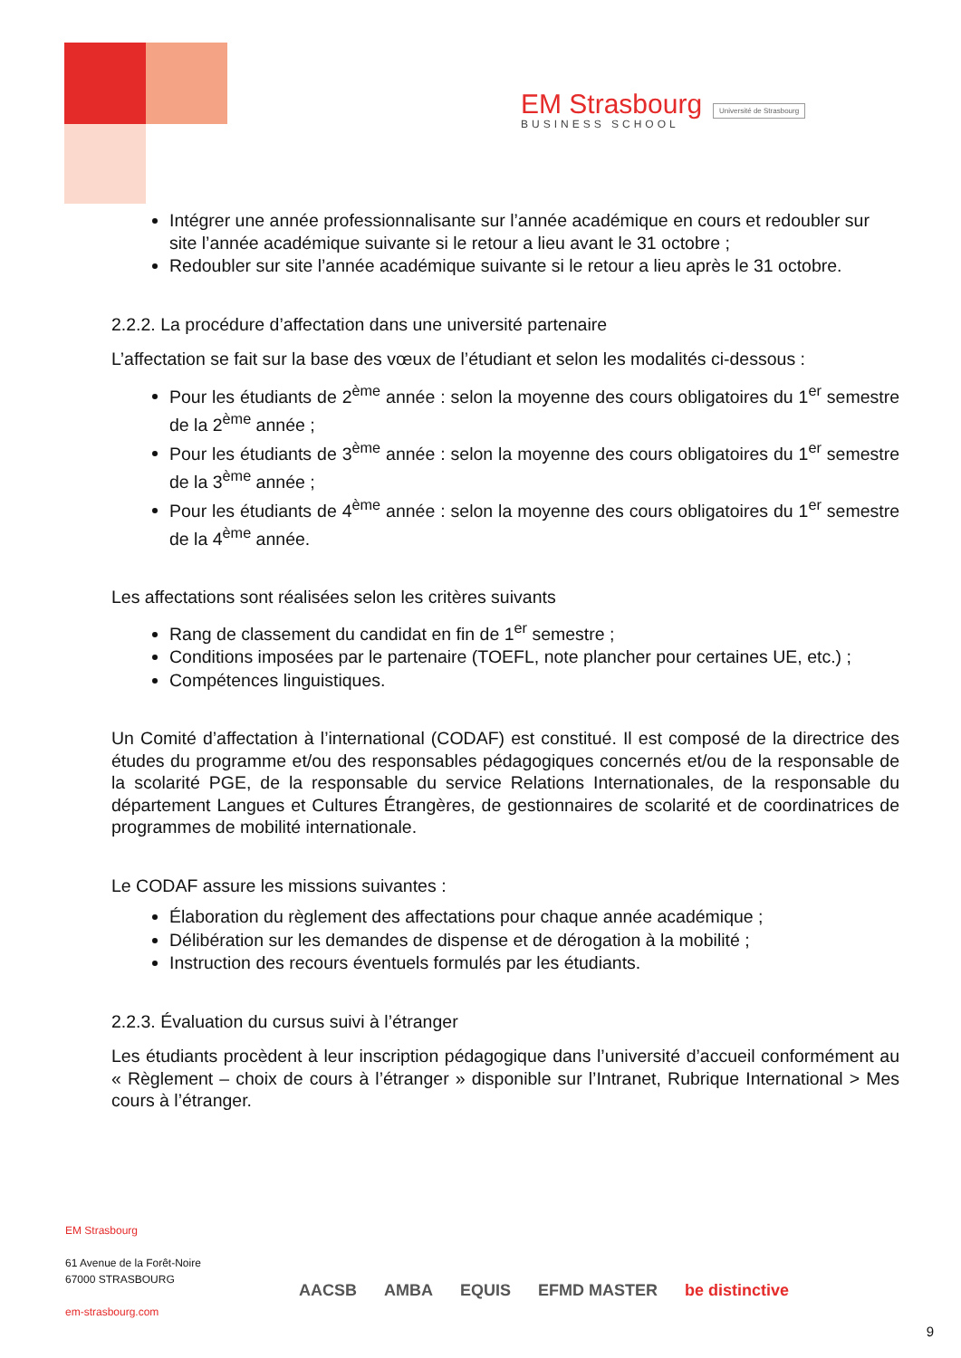EM Strasbourg
BUSINESS SCHOOL
Université de Strasbourg
Intégrer une année professionnalisante sur l’année académique en cours et redoubler sur site l’année académique suivante si le retour a lieu avant le 31 octobre ;
Redoubler sur site l’année académique suivante si le retour a lieu après le 31 octobre.
2.2.2. La procédure d’affectation dans une université partenaire
L’affectation se fait sur la base des vœux de l’étudiant et selon les modalités ci-dessous :
Pour les étudiants de 2<sup>ème</sup> année : selon la moyenne des cours obligatoires du 1<sup>er</sup> semestre de la 2<sup>ème</sup> année ;
Pour les étudiants de 3<sup>ème</sup> année : selon la moyenne des cours obligatoires du 1<sup>er</sup> semestre de la 3<sup>ème</sup> année ;
Pour les étudiants de 4<sup>ème</sup> année : selon la moyenne des cours obligatoires du 1<sup>er</sup> semestre de la 4<sup>ème</sup> année.
Les affectations sont réalisées selon les critères suivants
Rang de classement du candidat en fin de 1<sup>er</sup> semestre ;
Conditions imposées par le partenaire (TOEFL, note plancher pour certaines UE, etc.) ;
Compétences linguistiques.
Un Comité d’affectation à l’international (CODAF) est constitué. Il est composé de la directrice des études du programme et/ou des responsables pédagogiques concernés et/ou de la responsable de la scolarité PGE, de la responsable du service Relations Internationales, de la responsable du département Langues et Cultures Étrangères, de gestionnaires de scolarité et de coordinatrices de programmes de mobilité internationale.
Le CODAF assure les missions suivantes :
Élaboration du règlement des affectations pour chaque année académique ;
Délibération sur les demandes de dispense et de dérogation à la mobilité ;
Instruction des recours éventuels formulés par les étudiants.
2.2.3. Évaluation du cursus suivi à l’étranger
Les étudiants procèdent à leur inscription pédagogique dans l’université d’accueil conformément au « Règlement – choix de cours à l’étranger » disponible sur l’Intranet, Rubrique International > Mes cours à l’étranger.
EM Strasbourg
61 Avenue de la Forêt-Noire
67000 STRASBOURG
em-strasbourg.com
AACSB AMBA EQUIS EFMD MASTER be distinctive
9